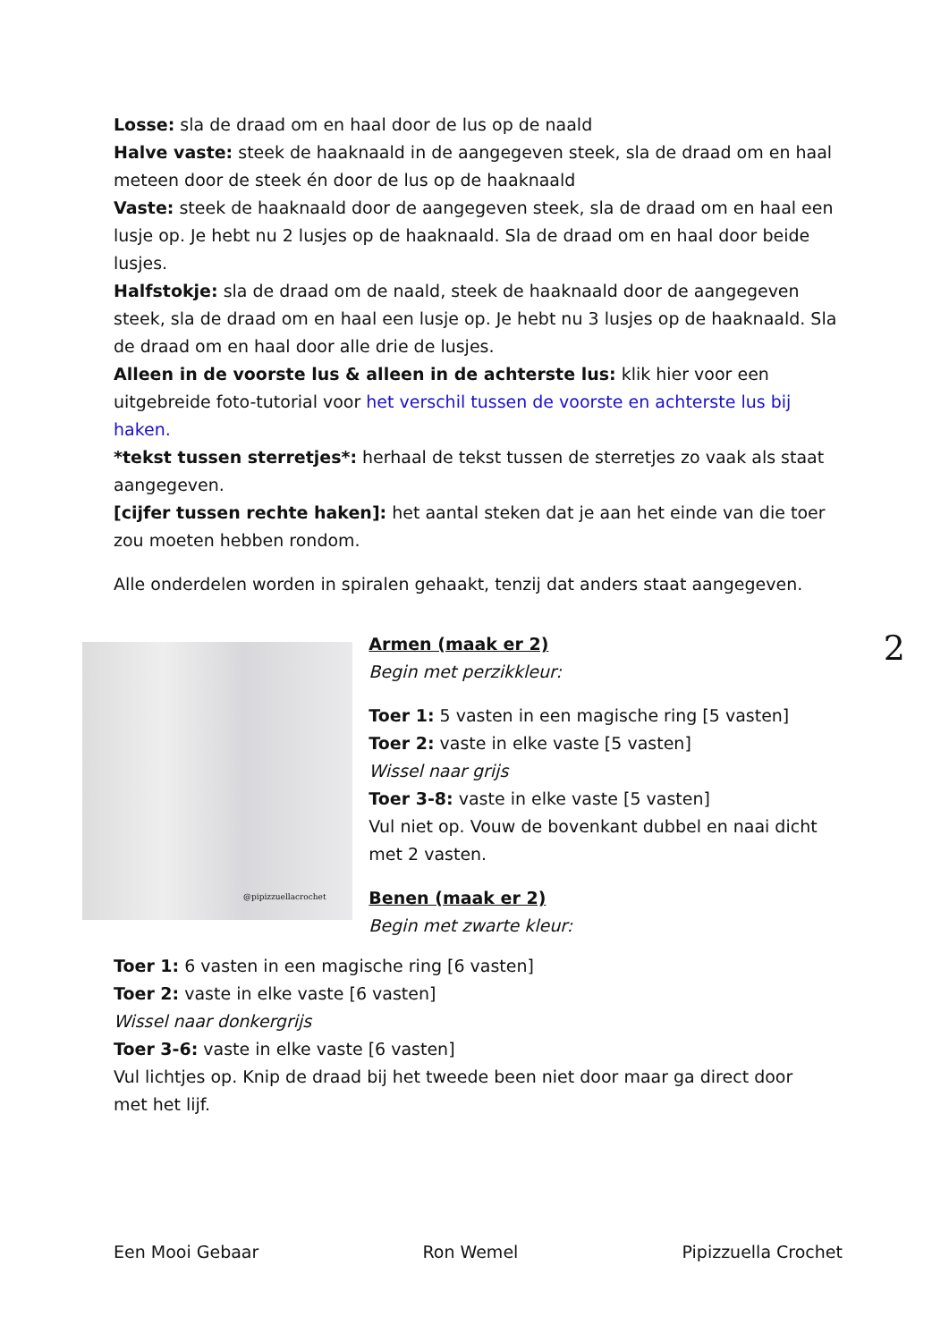Losse: sla de draad om en haal door de lus op de naald
Halve vaste: steek de haaknaald in de aangegeven steek, sla de draad om en haal meteen door de steek én door de lus op de haaknaald
Vaste: steek de haaknaald door de aangegeven steek, sla de draad om en haal een lusje op. Je hebt nu 2 lusjes op de haaknaald. Sla de draad om en haal door beide lusjes.
Halfstokje: sla de draad om de naald, steek de haaknaald door de aangegeven steek, sla de draad om en haal een lusje op. Je hebt nu 3 lusjes op de haaknaald. Sla de draad om en haal door alle drie de lusjes.
Alleen in de voorste lus & alleen in de achterste lus: klik hier voor een uitgebreide foto-tutorial voor het verschil tussen de voorste en achterste lus bij haken.
*tekst tussen sterretjes*: herhaal de tekst tussen de sterretjes zo vaak als staat aangegeven.
[cijfer tussen rechte haken]: het aantal steken dat je aan het einde van die toer zou moeten hebben rondom.
Alle onderdelen worden in spiralen gehaakt, tenzij dat anders staat aangegeven.
@pipizzuellacrochet
Armen (maak er 2)
Begin met perzikkleur:
Toer 1: 5 vasten in een magische ring [5 vasten]
Toer 2: vaste in elke vaste [5 vasten]
Wissel naar grijs
Toer 3-8: vaste in elke vaste [5 vasten]
Vul niet op. Vouw de bovenkant dubbel en naai dicht met 2 vasten.
Benen (maak er 2)
Begin met zwarte kleur:
2
Toer 1: 6 vasten in een magische ring [6 vasten]
Toer 2: vaste in elke vaste [6 vasten]
Wissel naar donkergrijs
Toer 3-6: vaste in elke vaste [6 vasten]
Vul lichtjes op. Knip de draad bij het tweede been niet door maar ga direct door met het lijf.
Een Mooi Gebaar Ron Wemel Pipizzuella Crochet